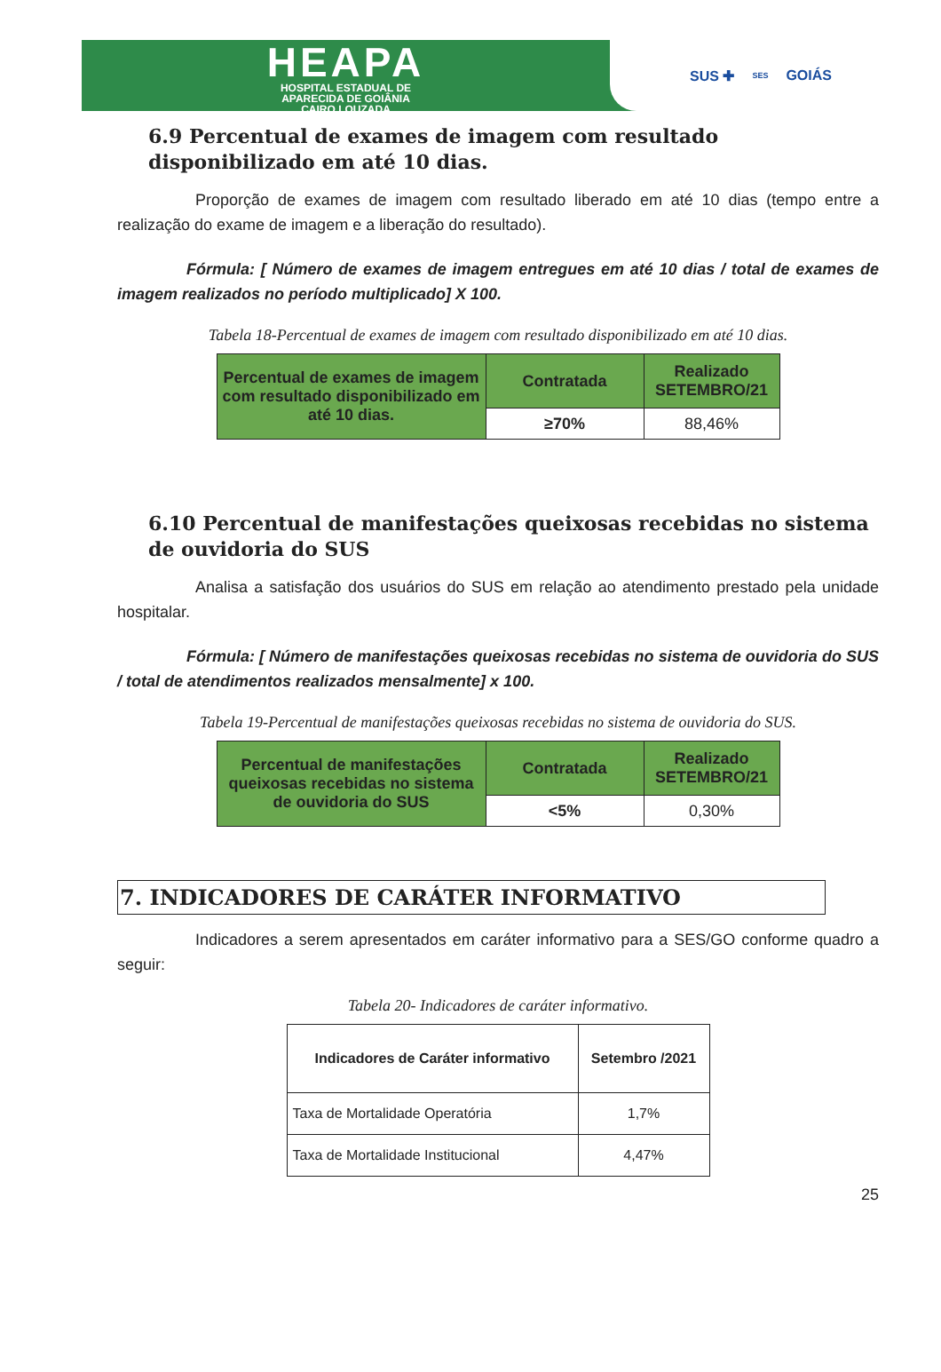HEAPA
HOSPITAL ESTADUAL DE
APARECIDA DE GOIÂNIA
CAIRO LOUZADA
SUS ✚ SES GOIÁS
6.9 Percentual de exames de imagem com resultado disponibilizado em até 10 dias.
Proporção de exames de imagem com resultado liberado em até 10 dias (tempo entre a realização do exame de imagem e a liberação do resultado).
Fórmula: [ Número de exames de imagem entregues em até 10 dias / total de exames de imagem realizados no período multiplicado] X 100.
Tabela 18-Percentual de exames de imagem com resultado disponibilizado em até 10 dias.
| Percentual de exames de imagem com resultado disponibilizado em até 10 dias. | Contratada | Realizado SETEMBRO/21 |
| --- | --- | --- |
| | ≥70% | 88,46% |
6.10 Percentual de manifestações queixosas recebidas no sistema de ouvidoria do SUS
Analisa a satisfação dos usuários do SUS em relação ao atendimento prestado pela unidade hospitalar.
Fórmula: [ Número de manifestações queixosas recebidas no sistema de ouvidoria do SUS / total de atendimentos realizados mensalmente] x 100.
Tabela 19-Percentual de manifestações queixosas recebidas no sistema de ouvidoria do SUS.
| Percentual de manifestações queixosas recebidas no sistema de ouvidoria do SUS | Contratada | Realizado SETEMBRO/21 |
| --- | --- | --- |
| | <5% | 0,30% |
7. INDICADORES DE CARÁTER INFORMATIVO
Indicadores a serem apresentados em caráter informativo para a SES/GO conforme quadro a seguir:
Tabela 20- Indicadores de caráter informativo.
| Indicadores de Caráter informativo | Setembro /2021 |
| --- | --- |
| Taxa de Mortalidade Operatória | 1,7% |
| Taxa de Mortalidade Institucional | 4,47% |
25